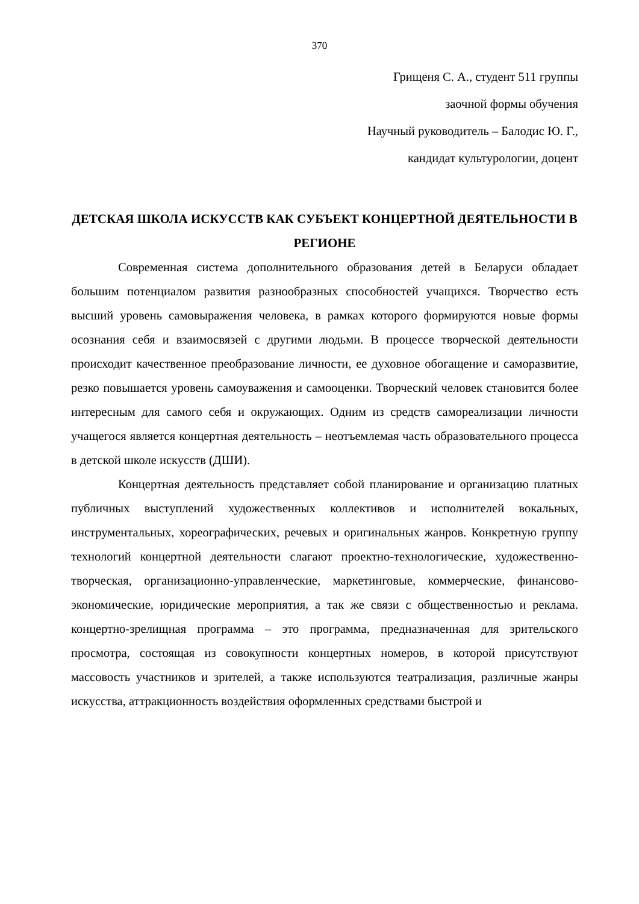370
Грищеня С. А., студент 511 группы
заочной формы обучения
Научный руководитель – Балодис Ю. Г.,
кандидат культурологии, доцент
ДЕТСКАЯ ШКОЛА ИСКУССТВ КАК СУБЪЕКТ КОНЦЕРТНОЙ ДЕЯТЕЛЬНОСТИ В РЕГИОНЕ
Современная система дополнительного образования детей в Беларуси обладает большим потенциалом развития разнообразных способностей учащихся. Творчество есть высший уровень самовыражения человека, в рамках которого формируются новые формы осознания себя и взаимосвязей с другими людьми. В процессе творческой деятельности происходит качественное преобразование личности, ее духовное обогащение и саморазвитие, резко повышается уровень самоуважения и самооценки. Творческий человек становится более интересным для самого себя и окружающих. Одним из средств самореализации личности учащегося является концертная деятельность – неотъемлемая часть образовательного процесса в детской школе искусств (ДШИ).
Концертная деятельность представляет собой планирование и организацию платных публичных выступлений художественных коллективов и исполнителей вокальных, инструментальных, хореографических, речевых и оригинальных жанров. Конкретную группу технологий концертной деятельности слагают проектно-технологические, художественно-творческая, организационно-управленческие, маркетинговые, коммерческие, финансово-экономические, юридические мероприятия, а так же связи с общественностью и реклама. концертно-зрелищная программа – это программа, предназначенная для зрительского просмотра, состоящая из совокупности концертных номеров, в которой присутствуют массовость участников и зрителей, а также используются театрализация, различные жанры искусства, аттракционность воздействия оформленных средствами быстрой и